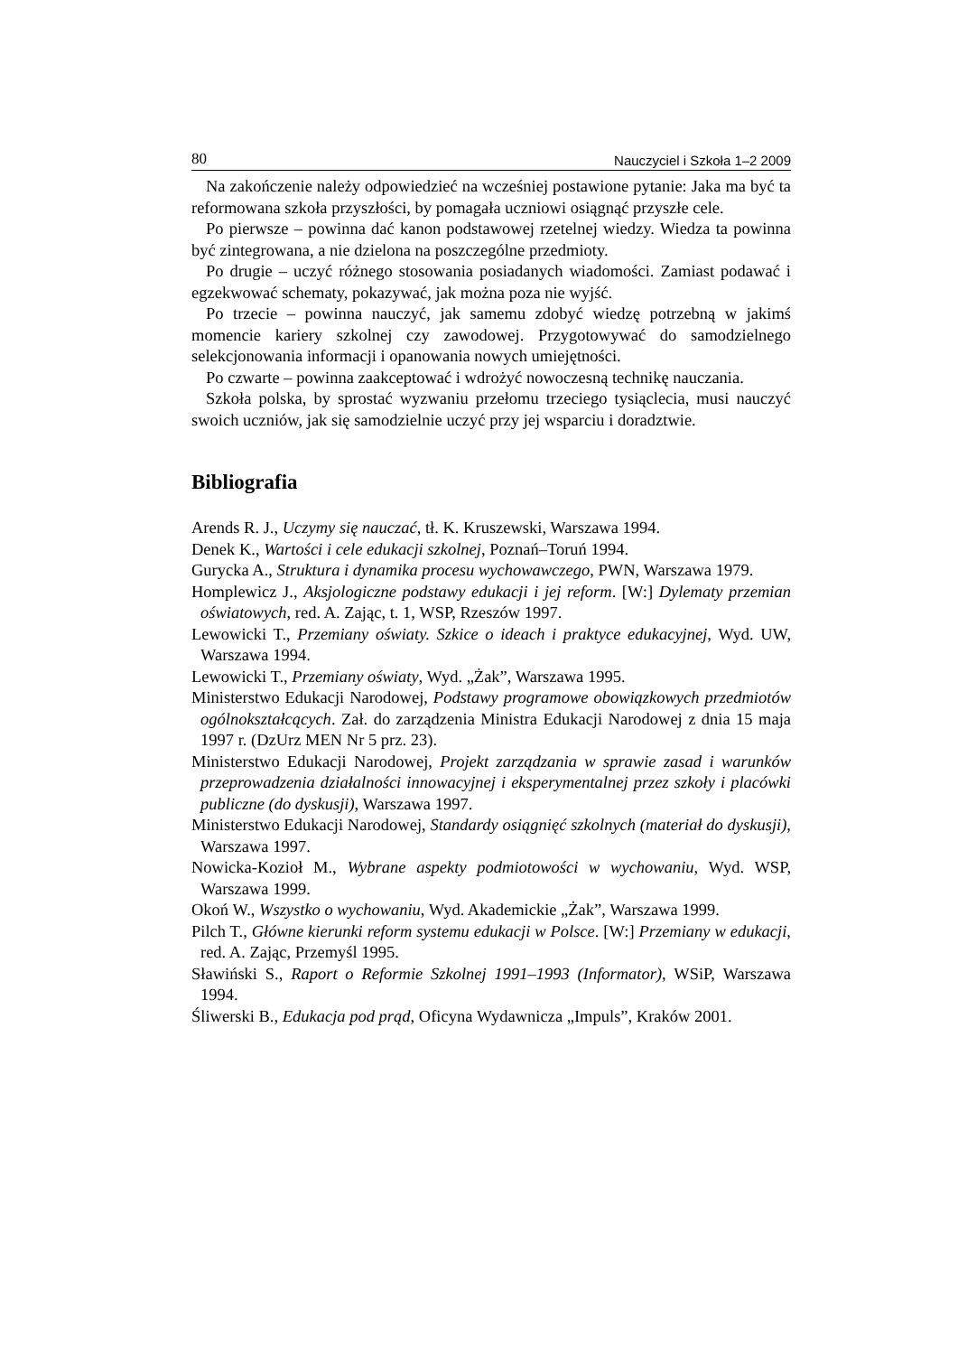80 Nauczyciel i Szkoła 1–2 2009
Na zakończenie należy odpowiedzieć na wcześniej postawione pytanie: Jaka ma być ta reformowana szkoła przyszłości, by pomagała uczniowi osiągnąć przyszłe cele.
Po pierwsze – powinna dać kanon podstawowej rzetelnej wiedzy. Wiedza ta powinna być zintegrowana, a nie dzielona na poszczególne przedmioty.
Po drugie – uczyć różnego stosowania posiadanych wiadomości. Zamiast podawać i egzekwować schematy, pokazywać, jak można poza nie wyjść.
Po trzecie – powinna nauczyć, jak samemu zdobyć wiedzę potrzebną w jakimś momencie kariery szkolnej czy zawodowej. Przygotowywać do samodzielnego selekcjonowania informacji i opanowania nowych umiejętności.
Po czwarte – powinna zaakceptować i wdrożyć nowoczesną technikę nauczania.
Szkoła polska, by sprostać wyzwaniu przełomu trzeciego tysiąclecia, musi nauczyć swoich uczniów, jak się samodzielnie uczyć przy jej wsparciu i doradztwie.
Bibliografia
Arends R. J., Uczymy się nauczać, tł. K. Kruszewski, Warszawa 1994.
Denek K., Wartości i cele edukacji szkolnej, Poznań–Toruń 1994.
Gurycka A., Struktura i dynamika procesu wychowawczego, PWN, Warszawa 1979.
Homplewicz J., Aksjologiczne podstawy edukacji i jej reform. [W:] Dylematy przemian oświatowych, red. A. Zając, t. 1, WSP, Rzeszów 1997.
Lewowicki T., Przemiany oświaty. Szkice o ideach i praktyce edukacyjnej, Wyd. UW, Warszawa 1994.
Lewowicki T., Przemiany oświaty, Wyd. „Żak”, Warszawa 1995.
Ministerstwo Edukacji Narodowej, Podstawy programowe obowiązkowych przedmiotów ogólnokształcących. Zał. do zarządzenia Ministra Edukacji Narodowej z dnia 15 maja 1997 r. (DzUrz MEN Nr 5 prz. 23).
Ministerstwo Edukacji Narodowej, Projekt zarządzania w sprawie zasad i warunków przeprowadzenia działalności innowacyjnej i eksperymentalnej przez szkoły i placówki publiczne (do dyskusji), Warszawa 1997.
Ministerstwo Edukacji Narodowej, Standardy osiągnięć szkolnych (materiał do dyskusji), Warszawa 1997.
Nowicka-Kozioł M., Wybrane aspekty podmiotowości w wychowaniu, Wyd. WSP, Warszawa 1999.
Okoń W., Wszystko o wychowaniu, Wyd. Akademickie „Żak”, Warszawa 1999.
Pilch T., Główne kierunki reform systemu edukacji w Polsce. [W:] Przemiany w edukacji, red. A. Zając, Przemyśl 1995.
Sławiński S., Raport o Reformie Szkolnej 1991–1993 (Informator), WSiP, Warszawa 1994.
Śliwerski B., Edukacja pod prąd, Oficyna Wydawnicza „Impuls”, Kraków 2001.